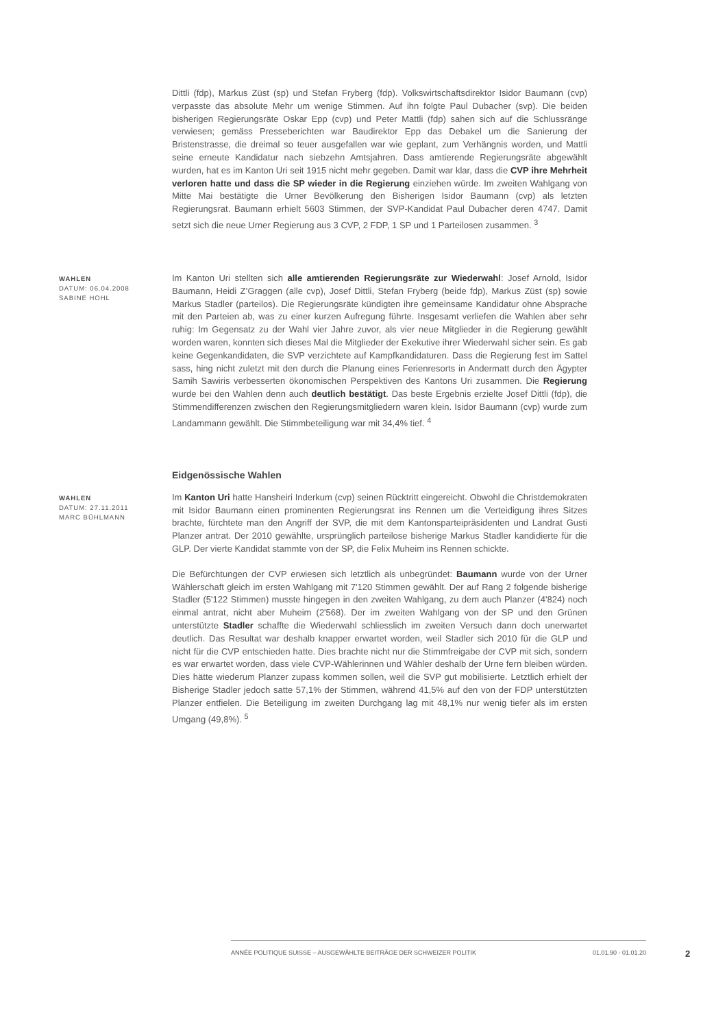Dittli (fdp), Markus Züst (sp) und Stefan Fryberg (fdp). Volkswirtschaftsdirektor Isidor Baumann (cvp) verpasste das absolute Mehr um wenige Stimmen. Auf ihn folgte Paul Dubacher (svp). Die beiden bisherigen Regierungsräte Oskar Epp (cvp) und Peter Mattli (fdp) sahen sich auf die Schlussränge verwiesen; gemäss Presseberichten war Baudirektor Epp das Debakel um die Sanierung der Bristenstrasse, die dreimal so teuer ausgefallen war wie geplant, zum Verhängnis worden, und Mattli seine erneute Kandidatur nach siebzehn Amtsjahren. Dass amtierende Regierungsräte abgewählt wurden, hat es im Kanton Uri seit 1915 nicht mehr gegeben. Damit war klar, dass die CVP ihre Mehrheit verloren hatte und dass die SP wieder in die Regierung einziehen würde. Im zweiten Wahlgang von Mitte Mai bestätigte die Urner Bevölkerung den Bisherigen Isidor Baumann (cvp) als letzten Regierungsrat. Baumann erhielt 5603 Stimmen, der SVP-Kandidat Paul Dubacher deren 4747. Damit setzt sich die neue Urner Regierung aus 3 CVP, 2 FDP, 1 SP und 1 Parteilosen zusammen. <sup>3</sup>
WAHLEN
DATUM: 06.04.2008
SABINE HOHL
Im Kanton Uri stellten sich alle amtierenden Regierungsräte zur Wiederwahl: Josef Arnold, Isidor Baumann, Heidi Z’Graggen (alle cvp), Josef Dittli, Stefan Fryberg (beide fdp), Markus Züst (sp) sowie Markus Stadler (parteilos). Die Regierungsräte kündigten ihre gemeinsame Kandidatur ohne Absprache mit den Parteien ab, was zu einer kurzen Aufregung führte. Insgesamt verliefen die Wahlen aber sehr ruhig: Im Gegensatz zu der Wahl vier Jahre zuvor, als vier neue Mitglieder in die Regierung gewählt worden waren, konnten sich dieses Mal die Mitglieder der Exekutive ihrer Wiederwahl sicher sein. Es gab keine Gegenkandidaten, die SVP verzichtete auf Kampfkandidaturen. Dass die Regierung fest im Sattel sass, hing nicht zuletzt mit den durch die Planung eines Ferienresorts in Andermatt durch den Ägypter Samih Sawiris verbesserten ökonomischen Perspektiven des Kantons Uri zusammen. Die Regierung wurde bei den Wahlen denn auch deutlich bestätigt. Das beste Ergebnis erzielte Josef Dittli (fdp), die Stimmendifferenzen zwischen den Regierungsmitgliedern waren klein. Isidor Baumann (cvp) wurde zum Landammann gewählt. Die Stimmbeteiligung war mit 34,4% tief. <sup>4</sup>
Eidgenössische Wahlen
WAHLEN
DATUM: 27.11.2011
MARC BÜHLMANN
Im Kanton Uri hatte Hansheiri Inderkum (cvp) seinen Rücktritt eingereicht. Obwohl die Christdemokraten mit Isidor Baumann einen prominenten Regierungsrat ins Rennen um die Verteidigung ihres Sitzes brachte, fürchtete man den Angriff der SVP, die mit dem Kantonsparteipräsidenten und Landrat Gusti Planzer antrat. Der 2010 gewählte, ursprünglich parteilose bisherige Markus Stadler kandidierte für die GLP. Der vierte Kandidat stammte von der SP, die Felix Muheim ins Rennen schickte.
Die Befürchtungen der CVP erwiesen sich letztlich als unbegründet: Baumann wurde von der Urner Wählerschaft gleich im ersten Wahlgang mit 7'120 Stimmen gewählt. Der auf Rang 2 folgende bisherige Stadler (5'122 Stimmen) musste hingegen in den zweiten Wahlgang, zu dem auch Planzer (4'824) noch einmal antrat, nicht aber Muheim (2'568). Der im zweiten Wahlgang von der SP und den Grünen unterstützte Stadler schaffte die Wiederwahl schliesslich im zweiten Versuch dann doch unerwartet deutlich. Das Resultat war deshalb knapper erwartet worden, weil Stadler sich 2010 für die GLP und nicht für die CVP entschieden hatte. Dies brachte nicht nur die Stimmfreigabe der CVP mit sich, sondern es war erwartet worden, dass viele CVP-Wählerinnen und Wähler deshalb der Urne fern bleiben würden. Dies hätte wiederum Planzer zupass kommen sollen, weil die SVP gut mobilisierte. Letztlich erhielt der Bisherige Stadler jedoch satte 57,1% der Stimmen, während 41,5% auf den von der FDP unterstützten Planzer entfielen. Die Beteiligung im zweiten Durchgang lag mit 48,1% nur wenig tiefer als im ersten Umgang (49,8%). <sup>5</sup>
ANNÉE POLITIQUE SUISSE – AUSGEWÄHLTE BEITRÄGE DER SCHWEIZER POLITIK 01.01.90 - 01.01.20
2